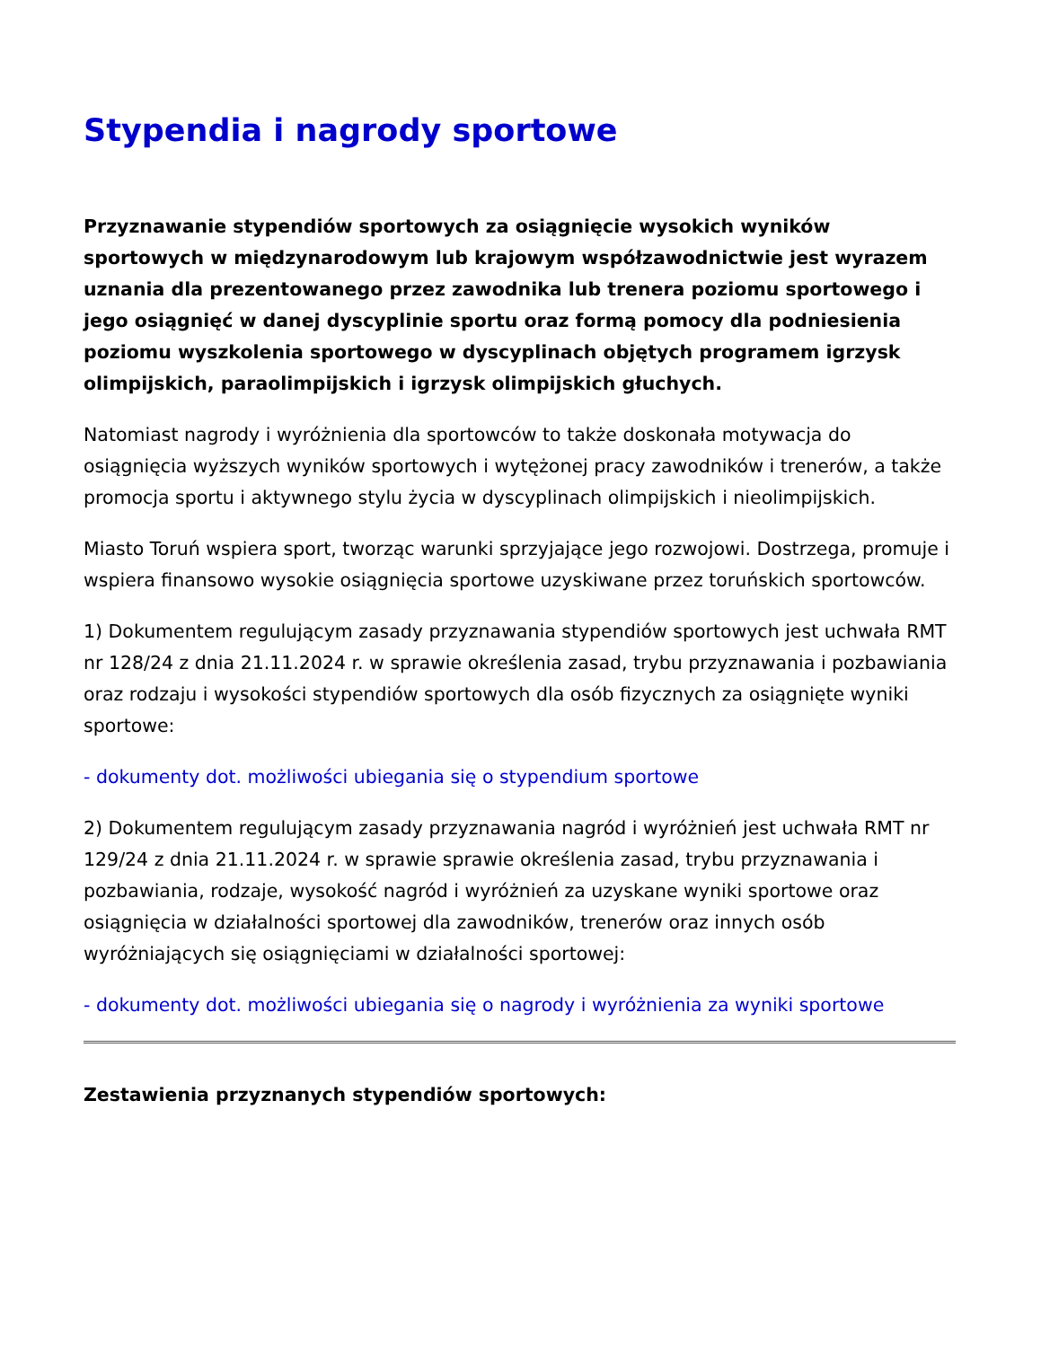Stypendia i nagrody sportowe
Przyznawanie stypendiów sportowych za osiągnięcie wysokich wyników sportowych w międzynarodowym lub krajowym współzawodnictwie jest wyrazem uznania dla prezentowanego przez zawodnika lub trenera poziomu sportowego i jego osiągnięć w danej dyscyplinie sportu oraz formą pomocy dla podniesienia poziomu wyszkolenia sportowego w dyscyplinach objętych programem igrzysk olimpijskich, paraolimpijskich i igrzysk olimpijskich głuchych.
Natomiast nagrody i wyróżnienia dla sportowców to także doskonała motywacja do osiągnięcia wyższych wyników sportowych i wytężonej pracy zawodników i trenerów, a także promocja sportu i aktywnego stylu życia w dyscyplinach olimpijskich i nieolimpijskich.
Miasto Toruń wspiera sport, tworząc warunki sprzyjające jego rozwojowi. Dostrzega, promuje i wspiera finansowo wysokie osiągnięcia sportowe uzyskiwane przez toruńskich sportowców.
1) Dokumentem regulującym zasady przyznawania stypendiów sportowych jest uchwała RMT nr 128/24 z dnia 21.11.2024 r. w sprawie określenia zasad, trybu przyznawania i pozbawiania oraz rodzaju i wysokości stypendiów sportowych dla osób fizycznych za osiągnięte wyniki sportowe:
- dokumenty dot. możliwości ubiegania się o stypendium sportowe
2) Dokumentem regulującym zasady przyznawania nagród i wyróżnień jest uchwała RMT nr 129/24 z dnia 21.11.2024 r. w sprawie sprawie określenia zasad, trybu przyznawania i pozbawiania, rodzaje, wysokość nagród i wyróżnień za uzyskane wyniki sportowe oraz osiągnięcia w działalności sportowej dla zawodników, trenerów oraz innych osób wyróżniających się osiągnięciami w działalności sportowej:
- dokumenty dot. możliwości ubiegania się o nagrody i wyróżnienia za wyniki sportowe
Zestawienia przyznanych stypendiów sportowych: